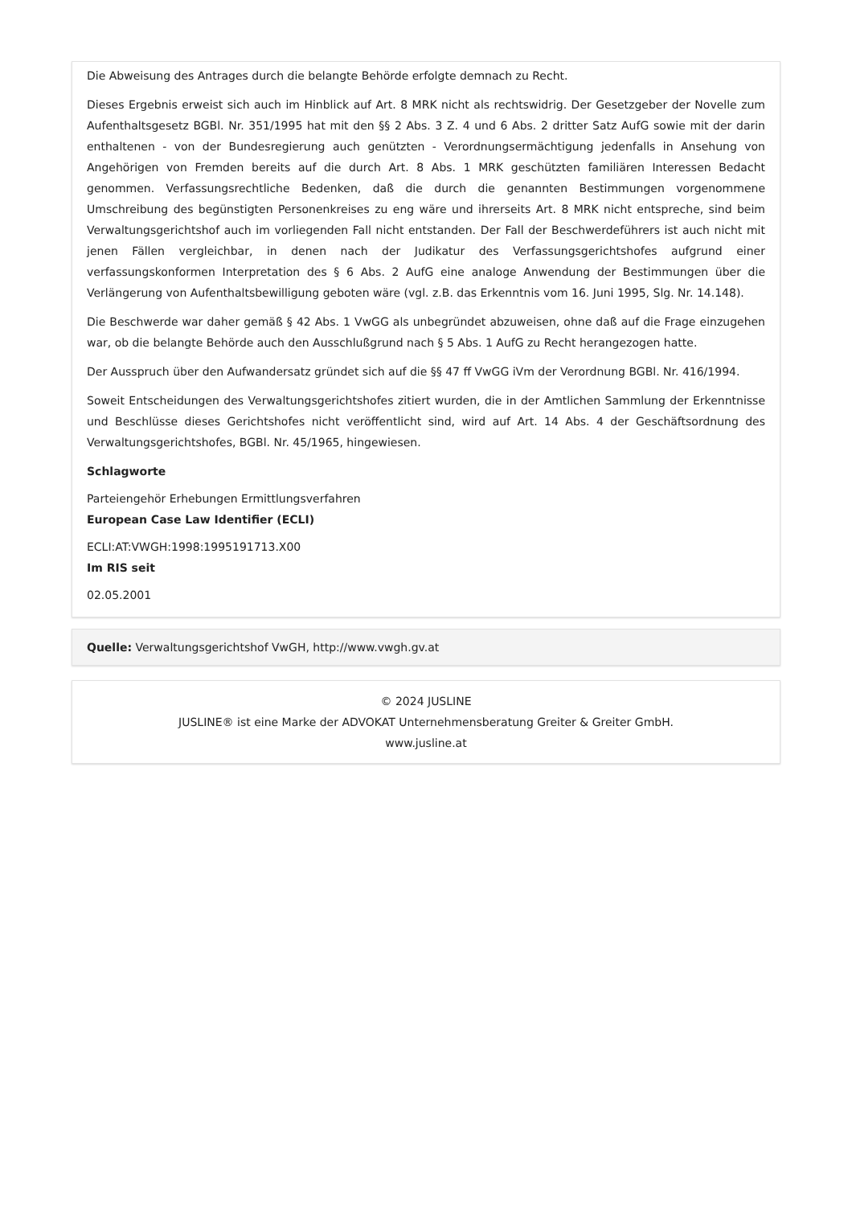Die Abweisung des Antrages durch die belangte Behörde erfolgte demnach zu Recht.
Dieses Ergebnis erweist sich auch im Hinblick auf Art. 8 MRK nicht als rechtswidrig. Der Gesetzgeber der Novelle zum Aufenthaltsgesetz BGBl. Nr. 351/1995 hat mit den §§ 2 Abs. 3 Z. 4 und 6 Abs. 2 dritter Satz AufG sowie mit der darin enthaltenen - von der Bundesregierung auch genützten - Verordnungsermächtigung jedenfalls in Ansehung von Angehörigen von Fremden bereits auf die durch Art. 8 Abs. 1 MRK geschützten familiären Interessen Bedacht genommen. Verfassungsrechtliche Bedenken, daß die durch die genannten Bestimmungen vorgenommene Umschreibung des begünstigten Personenkreises zu eng wäre und ihrerseits Art. 8 MRK nicht entspreche, sind beim Verwaltungsgerichtshof auch im vorliegenden Fall nicht entstanden. Der Fall der Beschwerdeführers ist auch nicht mit jenen Fällen vergleichbar, in denen nach der Judikatur des Verfassungsgerichtshofes aufgrund einer verfassungskonformen Interpretation des § 6 Abs. 2 AufG eine analoge Anwendung der Bestimmungen über die Verlängerung von Aufenthaltsbewilligung geboten wäre (vgl. z.B. das Erkenntnis vom 16. Juni 1995, Slg. Nr. 14.148).
Die Beschwerde war daher gemäß § 42 Abs. 1 VwGG als unbegründet abzuweisen, ohne daß auf die Frage einzugehen war, ob die belangte Behörde auch den Ausschlußgrund nach § 5 Abs. 1 AufG zu Recht herangezogen hatte.
Der Ausspruch über den Aufwandersatz gründet sich auf die §§ 47 ff VwGG iVm der Verordnung BGBl. Nr. 416/1994.
Soweit Entscheidungen des Verwaltungsgerichtshofes zitiert wurden, die in der Amtlichen Sammlung der Erkenntnisse und Beschlüsse dieses Gerichtshofes nicht veröffentlicht sind, wird auf Art. 14 Abs. 4 der Geschäftsordnung des Verwaltungsgerichtshofes, BGBl. Nr. 45/1965, hingewiesen.
Schlagworte
Parteiengehör Erhebungen Ermittlungsverfahren
European Case Law Identifier (ECLI)
ECLI:AT:VWGH:1998:1995191713.X00
Im RIS seit
02.05.2001
Quelle: Verwaltungsgerichtshof VwGH, http://www.vwgh.gv.at
© 2024 JUSLINE
JUSLINE® ist eine Marke der ADVOKAT Unternehmensberatung Greiter & Greiter GmbH.
www.jusline.at